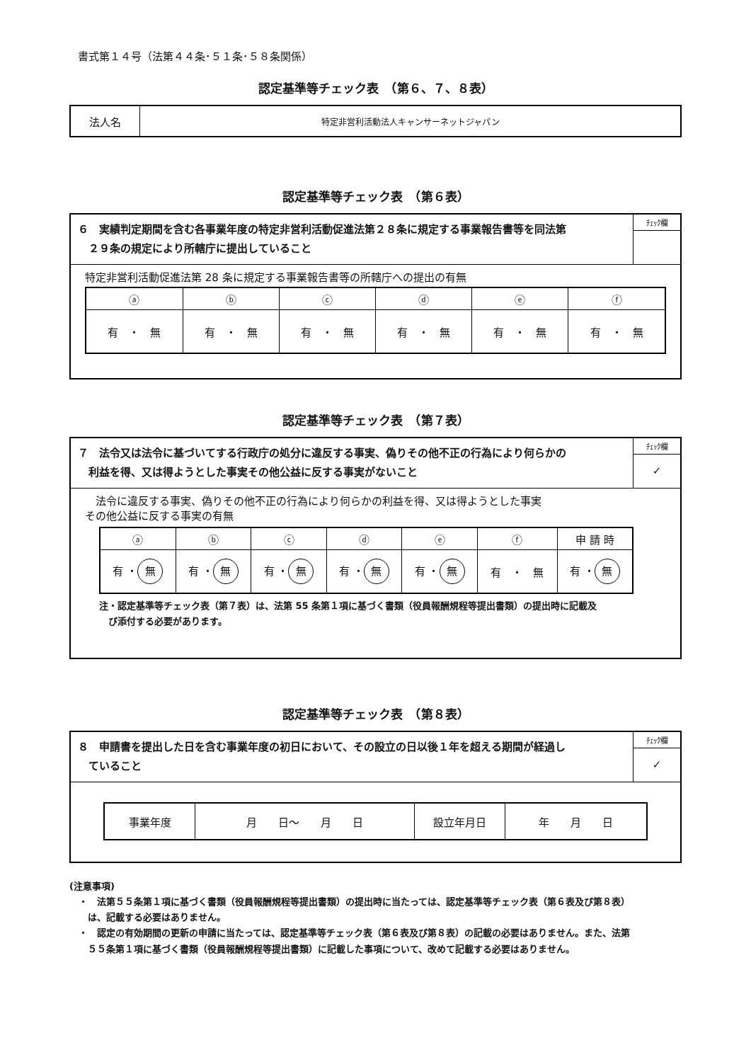書式第１４号（法第４４条･５１条･５８条関係）
認定基準等チェック表　（第６、７、８表）
| 法人名 | 特定非営利活動法人キャンサーネットジャパン |
認定基準等チェック表　（第６表）
| ６ 実績判定期間を含む各事業年度の特定非営利活動促進法第２８条に規定する事業報告書等を同法第 ２９条の規定により所轄庁に提出していること | ﾁｪｯｸ欄 |
| 特定非営利活動促進法第 28 条に規定する事業報告書等の所轄庁への提出の有無 / ⓐ / ⓑ / ⓒ / ⓓ / ⓔ / ⓕ / / --- / --- / --- / --- / --- / --- / / 有 ・ 無 / 有 ・ 無 / 有 ・ 無 / 有 ・ 無 / 有 ・ 無 / 有 ・ 無 / | |
認定基準等チェック表　（第７表）
| ７ 法令又は法令に基づいてする行政庁の処分に違反する事実、偽りその他不正の行為により何らかの 利益を得、又は得ようとした事実その他公益に反する事実がないこと | ﾁｪｯｸ欄 ✓ |
| 法令に違反する事実、偽りその他不正の行為により何らかの利益を得、又は得ようとした事実 その他公益に反する事実の有無 / ⓐ / ⓑ / ⓒ / ⓓ / ⓔ / ⓕ / 申 請 時 / / --- / --- / --- / --- / --- / --- / --- / / 有 ・ 無 / 有 ・ 無 / 有 ・ 無 / 有 ・ 無 / 有 ・ 無 / 有 ・ 無 / 有 ・ 無 / 注・認定基準等チェック表（第７表）は、法第 55 条第１項に基づく書類（役員報酬規程等提出書類）の提出時に記載及 び添付する必要があります。 | |
認定基準等チェック表　（第８表）
| ８ 申請書を提出した日を含む事業年度の初日において、その設立の日以後１年を超える期間が経過し ていること | ﾁｪｯｸ欄 ✓ |
| / 事業年度 / 月 日～ 月 日 / 設立年月日 / 年 月 日 / | |
(注意事項)
　・　法第５５条第１項に基づく書類（役員報酬規程等提出書類）の提出時に当たっては、認定基準等チェック表（第６表及び第８表）
　　は、記載する必要はありません。
　・　認定の有効期間の更新の申請に当たっては、認定基準等チェック表（第６表及び第８表）の記載の必要はありません。また、法第
　　５５条第１項に基づく書類（役員報酬規程等提出書類）に記載した事項について、改めて記載する必要はありません。